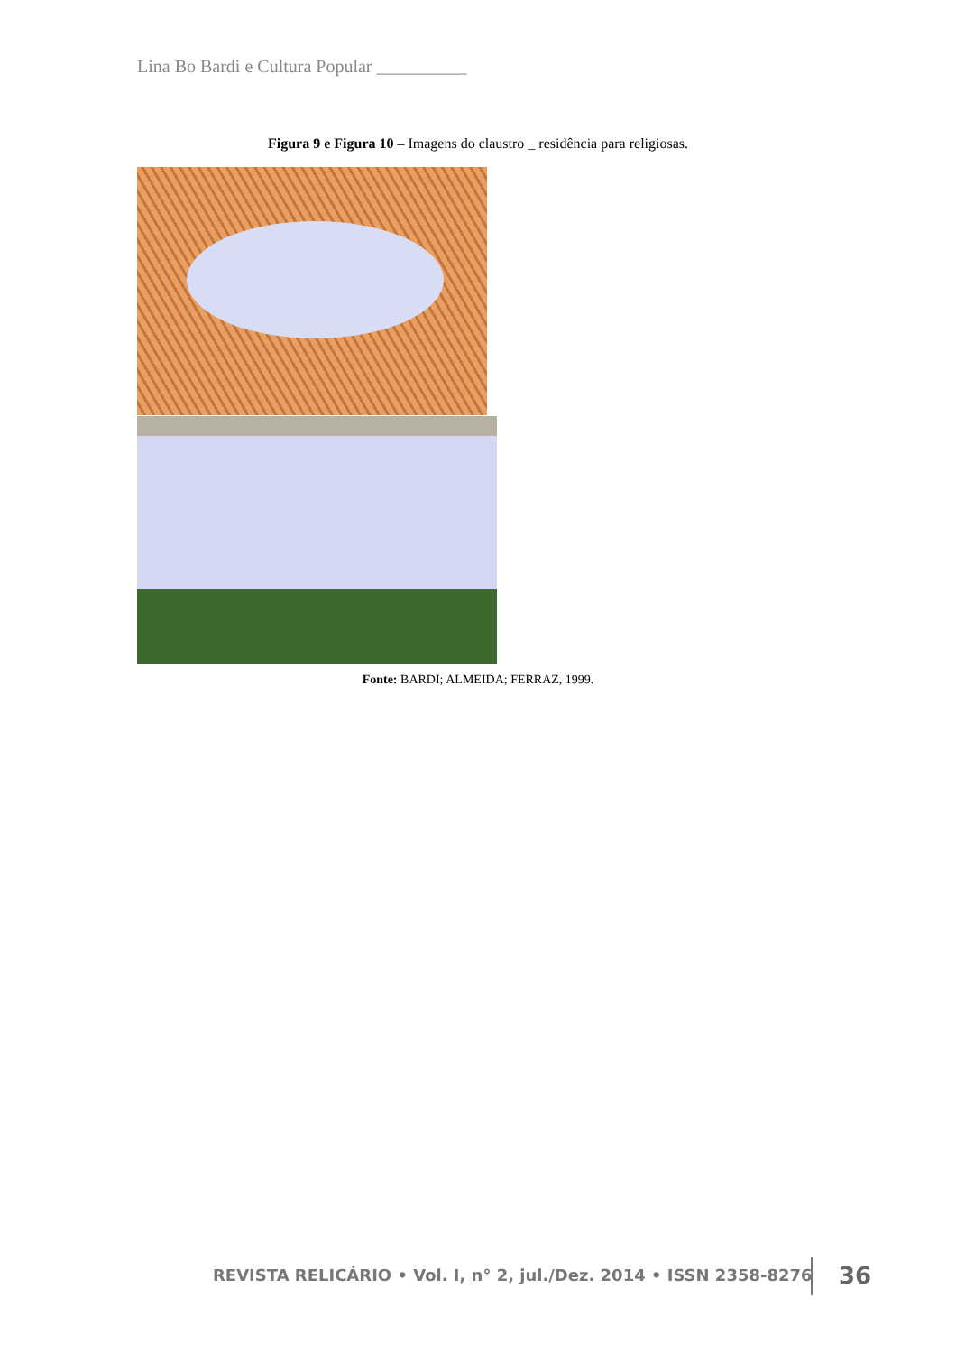Lina Bo Bardi e Cultura Popular __________
Figura 9 e Figura 10 – Imagens do claustro _ residência para religiosas.
Fonte: BARDI; ALMEIDA; FERRAZ, 1999.
REVISTA RELICÁRIO • Vol. I, n° 2, jul./Dez. 2014 • ISSN 2358-8276
36